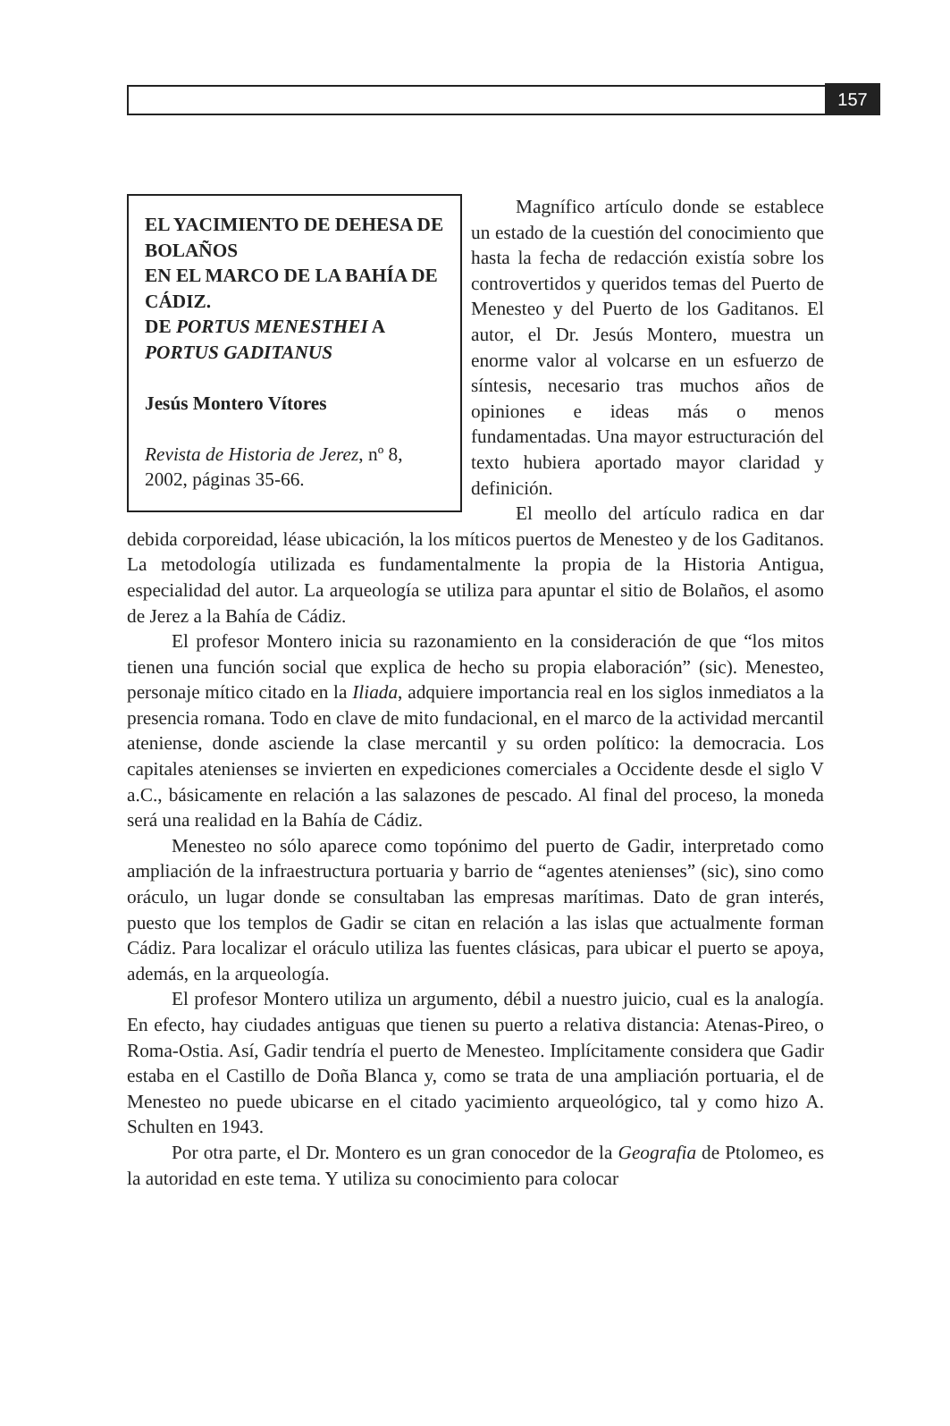157
EL YACIMIENTO DE DEHESA DE BOLAÑOS
EN EL MARCO DE LA BAHÍA DE CÁDIZ.
DE PORTUS MENESTHEI A PORTUS GADITANUS
Jesús Montero Vítores
Revista de Historia de Jerez, nº 8, 2002, páginas 35-66.
Magnífico artículo donde se establece un estado de la cuestión del conocimiento que hasta la fecha de redacción existía sobre los controvertidos y queridos temas del Puerto de Menesteo y del Puerto de los Gaditanos. El autor, el Dr. Jesús Montero, muestra un enorme valor al volcarse en un esfuerzo de síntesis, necesario tras muchos años de opiniones e ideas más o menos fundamentadas. Una mayor estructuración del texto hubiera aportado mayor claridad y definición.
El meollo del artículo radica en dar debida corporeidad, léase ubicación, la los míticos puertos de Menesteo y de los Gaditanos. La metodología utilizada es fundamentalmente la propia de la Historia Antigua, especialidad del autor. La arqueología se utiliza para apuntar el sitio de Bolaños, el asomo de Jerez a la Bahía de Cádiz.
El profesor Montero inicia su razonamiento en la consideración de que “los mitos tienen una función social que explica de hecho su propia elaboración” (sic). Menesteo, personaje mítico citado en la Iliada, adquiere importancia real en los siglos inmediatos a la presencia romana. Todo en clave de mito fundacional, en el marco de la actividad mercantil ateniense, donde asciende la clase mercantil y su orden político: la democracia. Los capitales atenienses se invierten en expediciones comerciales a Occidente desde el siglo V a.C., básicamente en relación a las salazones de pescado. Al final del proceso, la moneda será una realidad en la Bahía de Cádiz.
Menesteo no sólo aparece como topónimo del puerto de Gadir, interpretado como ampliación de la infraestructura portuaria y barrio de “agentes atenienses” (sic), sino como oráculo, un lugar donde se consultaban las empresas marítimas. Dato de gran interés, puesto que los templos de Gadir se citan en relación a las islas que actualmente forman Cádiz. Para localizar el oráculo utiliza las fuentes clásicas, para ubicar el puerto se apoya, además, en la arqueología.
El profesor Montero utiliza un argumento, débil a nuestro juicio, cual es la analogía. En efecto, hay ciudades antiguas que tienen su puerto a relativa distancia: Atenas-Pireo, o Roma-Ostia. Así, Gadir tendría el puerto de Menesteo. Implícitamente considera que Gadir estaba en el Castillo de Doña Blanca y, como se trata de una ampliación portuaria, el de Menesteo no puede ubicarse en el citado yacimiento arqueológico, tal y como hizo A. Schulten en 1943.
Por otra parte, el Dr. Montero es un gran conocedor de la Geografia de Ptolomeo, es la autoridad en este tema. Y utiliza su conocimiento para colocar